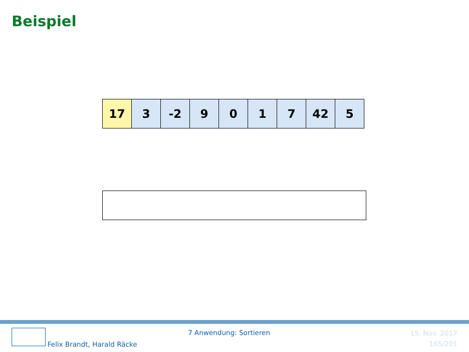Beispiel
| 17 | 3 | -2 | 9 | 0 | 1 | 7 | 42 | 5 |
Felix Brandt, Harald Räcke
7 Anwendung: Sortieren
15. Nov. 2017
165/201